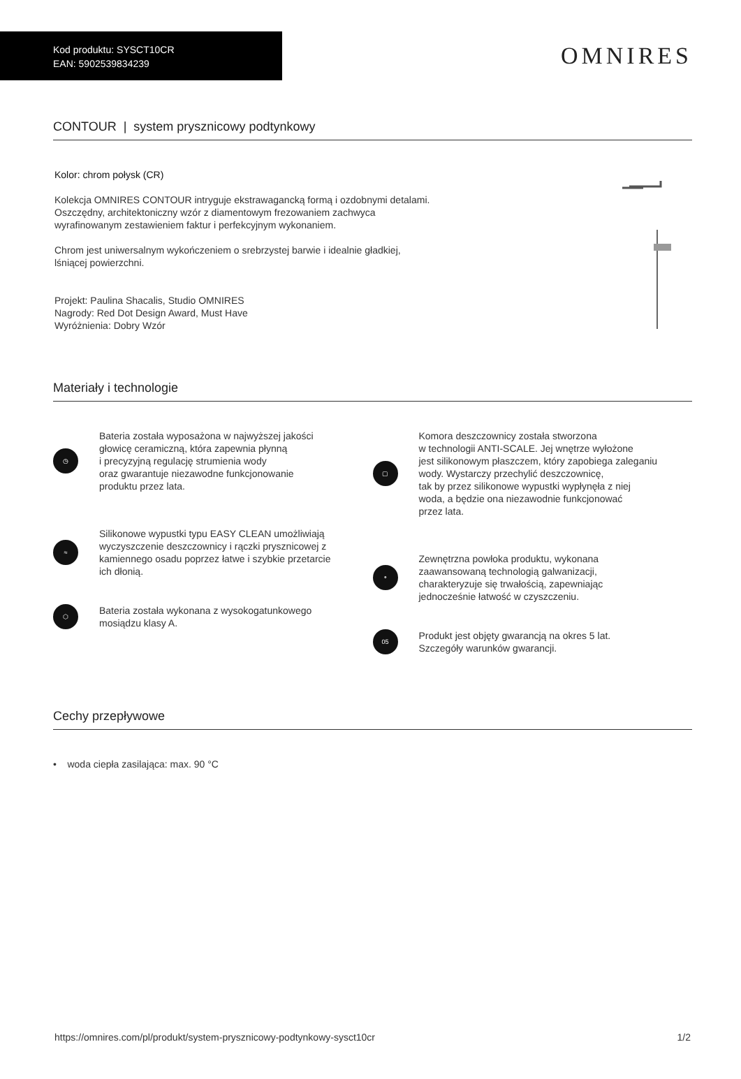Kod produktu: SYSCT10CR
EAN: 5902539834239
OMNIRES
CONTOUR | system prysznicowy podtynkowy
Kolor: chrom połysk (CR)
Kolekcja OMNIRES CONTOUR intryguje ekstrawagancką formą i ozdobnymi detalami.
Oszczędny, architektoniczny wzór z diamentowym frezowaniem zachwyca
wyrafinowanym zestawieniem faktur i perfekcyjnym wykonaniem.
Chrom jest uniwersalnym wykończeniem o srebrzystej barwie i idealnie gładkiej,
lśniącej powierzchni.
Projekt: Paulina Shacalis, Studio OMNIRES
Nagrody: Red Dot Design Award, Must Have
Wyróżnienia: Dobry Wzór
Materiały i technologie
◷
Bateria została wyposażona w najwyższej jakości
głowicę ceramiczną, która zapewnia płynną
i precyzyjną regulację strumienia wody
oraz gwarantuje niezawodne funkcjonowanie
produktu przez lata.
≈
Silikonowe wypustki typu EASY CLEAN umożliwiają
wyczyszczenie deszczownicy i rączki prysznicowej z
kamiennego osadu poprzez łatwe i szybkie przetarcie
ich dłonią.
⬡
Bateria została wykonana z wysokogatunkowego
mosiądzu klasy A.
▢
Komora deszczownicy została stworzona
w technologii ANTI-SCALE. Jej wnętrze wyłożone
jest silikonowym płaszczem, który zapobiega zaleganiu
wody. Wystarczy przechylić deszczownicę,
tak by przez silikonowe wypustki wypłynęła z niej
woda, a będzie ona niezawodnie funkcjonować
przez lata.
∘
Zewnętrzna powłoka produktu, wykonana
zaawansowaną technologią galwanizacji,
charakteryzuje się trwałością, zapewniając
jednocześnie łatwość w czyszczeniu.
05
Produkt jest objęty gwarancją na okres 5 lat.
Szczegóły warunków gwarancji.
Cechy przepływowe
• woda ciepła zasilająca: max. 90 °C
https://omnires.com/pl/produkt/system-prysznicowy-podtynkowy-sysct10cr 1/2